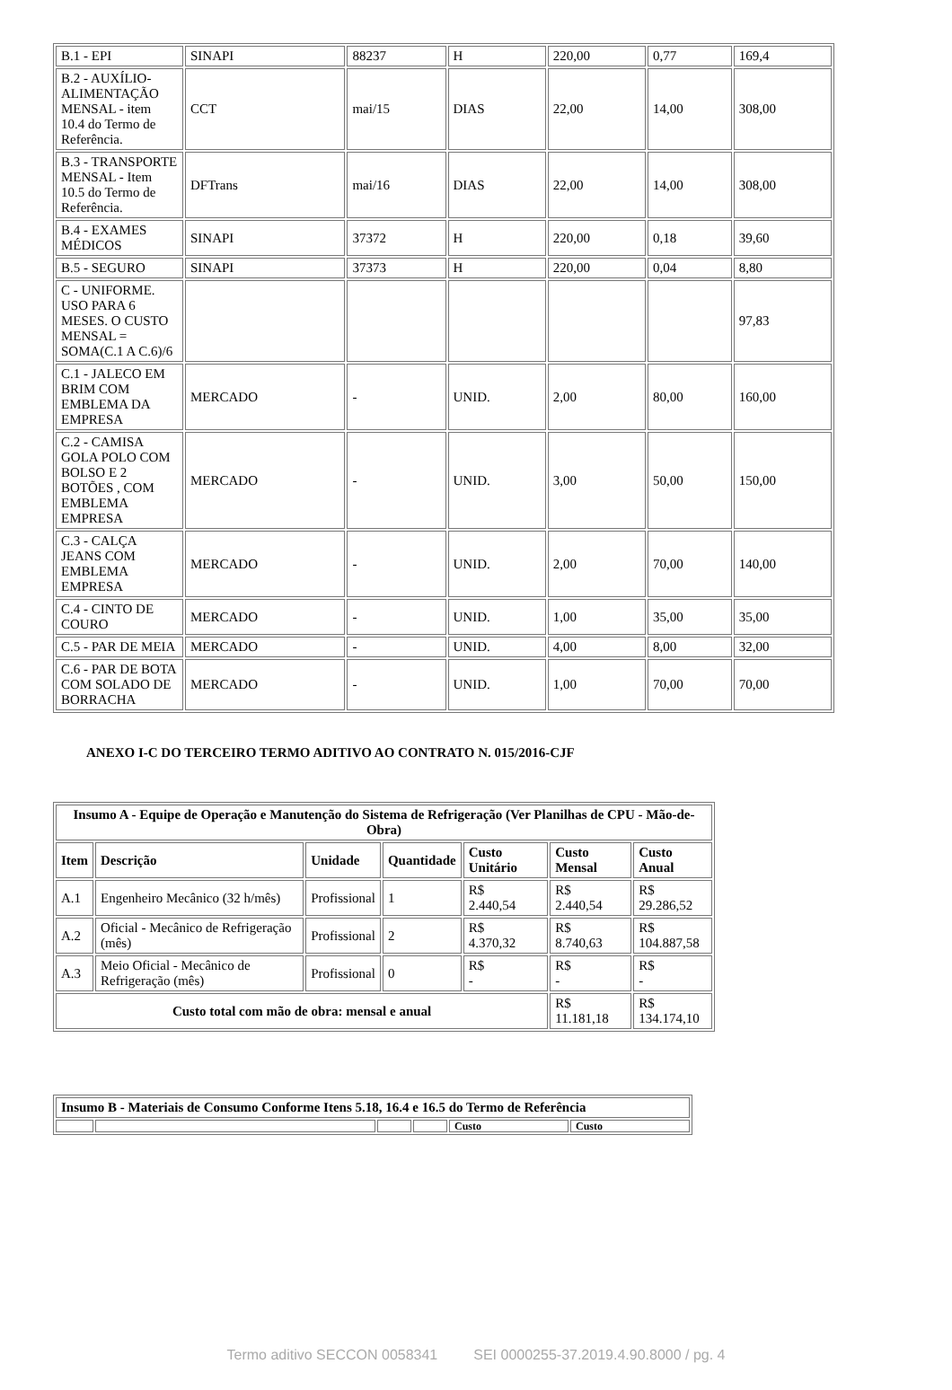| B.1 - EPI | SINAPI | 88237 | H | 220,00 | 0,77 | 169,4 |
| B.2 - AUXÍLIO-ALIMENTAÇÃO MENSAL - item 10.4 do Termo de Referência. | CCT | mai/15 | DIAS | 22,00 | 14,00 | 308,00 |
| B.3 - TRANSPORTE MENSAL - Item 10.5 do Termo de Referência. | DFTrans | mai/16 | DIAS | 22,00 | 14,00 | 308,00 |
| B.4 - EXAMES MÉDICOS | SINAPI | 37372 | H | 220,00 | 0,18 | 39,60 |
| B.5 - SEGURO | SINAPI | 37373 | H | 220,00 | 0,04 | 8,80 |
| C - UNIFORME. USO PARA 6 MESES. O CUSTO MENSAL = SOMA(C.1 A C.6)/6 | | | | | | 97,83 |
| C.1 - JALECO EM BRIM COM EMBLEMA DA EMPRESA | MERCADO | - | UNID. | 2,00 | 80,00 | 160,00 |
| C.2 - CAMISA GOLA POLO COM BOLSO E 2 BOTÕES , COM EMBLEMA EMPRESA | MERCADO | - | UNID. | 3,00 | 50,00 | 150,00 |
| C.3 - CALÇA JEANS COM EMBLEMA EMPRESA | MERCADO | - | UNID. | 2,00 | 70,00 | 140,00 |
| C.4 - CINTO DE COURO | MERCADO | - | UNID. | 1,00 | 35,00 | 35,00 |
| C.5 - PAR DE MEIA | MERCADO | - | UNID. | 4,00 | 8,00 | 32,00 |
| C.6 - PAR DE BOTA COM SOLADO DE BORRACHA | MERCADO | - | UNID. | 1,00 | 70,00 | 70,00 |
ANEXO I-C DO TERCEIRO TERMO ADITIVO AO CONTRATO N. 015/2016-CJF
| Insumo A - Equipe de Operação e Manutenção do Sistema de Refrigeração (Ver Planilhas de CPU - Mão-de-Obra) | | | | | | |
| --- | --- | --- | --- | --- | --- | --- |
| Item | Descrição | Unidade | Quantidade | Custo Unitário | Custo Mensal | Custo Anual |
| A.1 | Engenheiro Mecânico (32 h/mês) | Profissional | 1 | R$ 2.440,54 | R$ 2.440,54 | R$ 29.286,52 |
| A.2 | Oficial - Mecânico de Refrigeração (mês) | Profissional | 2 | R$ 4.370,32 | R$ 8.740,63 | R$ 104.887,58 |
| A.3 | Meio Oficial - Mecânico de Refrigeração (mês) | Profissional | 0 | R$ - | R$ - | R$ - |
| Custo total com mão de obra: mensal e anual | | | | | R$ 11.181,18 | R$ 134.174,10 |
| Insumo B - Materiais de Consumo Conforme Itens 5.18, 16.4 e 16.5 do Termo de Referência | | | | | |
| --- | --- | --- | --- | --- | --- |
| | | | | Custo | Custo |
Termo aditivo SECCON 0058341 SEI 0000255-37.2019.4.90.8000 / pg. 4